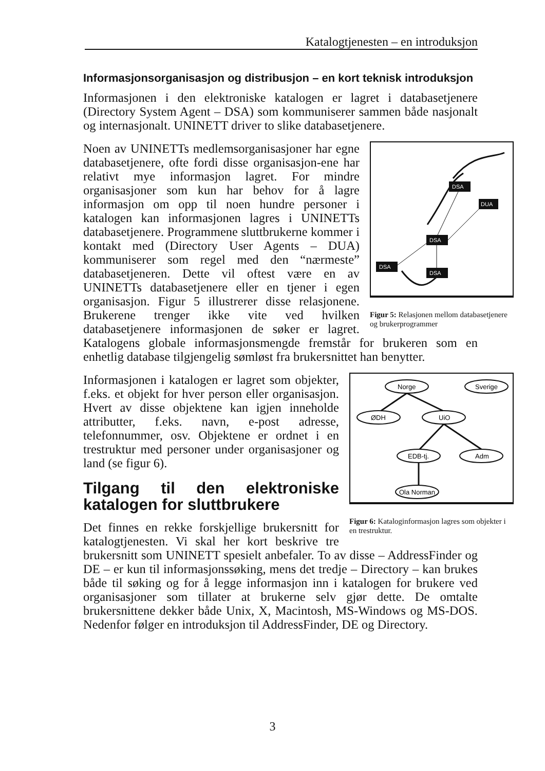Katalogtjenesten – en introduksjon
Informasjonsorganisasjon og distribusjon – en kort teknisk introduksjon
Informasjonen i den elektroniske katalogen er lagret i databasetjenere (Directory System Agent – DSA) som kommuniserer sammen både nasjonalt og internasjonalt. UNINETT driver to slike databasetjenere.
DUA
DSA
DSA
DSA
DSA
Figur 5: Relasjonen mellom databasetjenere og brukerprogrammer
Noen av UNINETTs medlemsorganisasjoner har egne databasetjenere, ofte fordi disse organisasjon-ene har relativt mye informasjon lagret. For mindre organisasjoner som kun har behov for å lagre informasjon om opp til noen hundre personer i katalogen kan informasjonen lagres i UNINETTs databasetjenere. Programmene sluttbrukerne kommer i kontakt med (Directory User Agents – DUA) kommuniserer som regel med den “nærmeste” databasetjeneren. Dette vil oftest være en av UNINETTs databasetjenere eller en tjener i egen organisasjon. Figur 5 illustrerer disse relasjonene. Brukerene trenger ikke vite ved hvilken databasetjenere informasjonen de søker er lagret. Katalogens globale informasjonsmengde fremstår for brukeren som en enhetlig database tilgjengelig sømløst fra brukersnittet han benytter.
Norge
Sverige
ØDH
UiO
EDB-tj.
Adm
Ola Norman
Figur 6: Kataloginformasjon lagres som objekter i en trestruktur.
Informasjonen i katalogen er lagret som objekter, f.eks. et objekt for hver person eller organisasjon. Hvert av disse objektene kan igjen inneholde attributter, f.eks. navn, e-post adresse, telefonnummer, osv. Objektene er ordnet i en trestruktur med personer under organisasjoner og land (se figur 6).
Tilgang til den elektroniske katalogen for sluttbrukere
Det finnes en rekke forskjellige brukersnitt for katalogtjenesten. Vi skal her kort beskrive tre brukersnitt som UNINETT spesielt anbefaler. To av disse – AddressFinder og DE – er kun til informasjonssøking, mens det tredje – Directory – kan brukes både til søking og for å legge informasjon inn i katalogen for brukere ved organisasjoner som tillater at brukerne selv gjør dette. De omtalte brukersnittene dekker både Unix, X, Macintosh, MS-Windows og MS-DOS. Nedenfor følger en introduksjon til AddressFinder, DE og Directory.
3